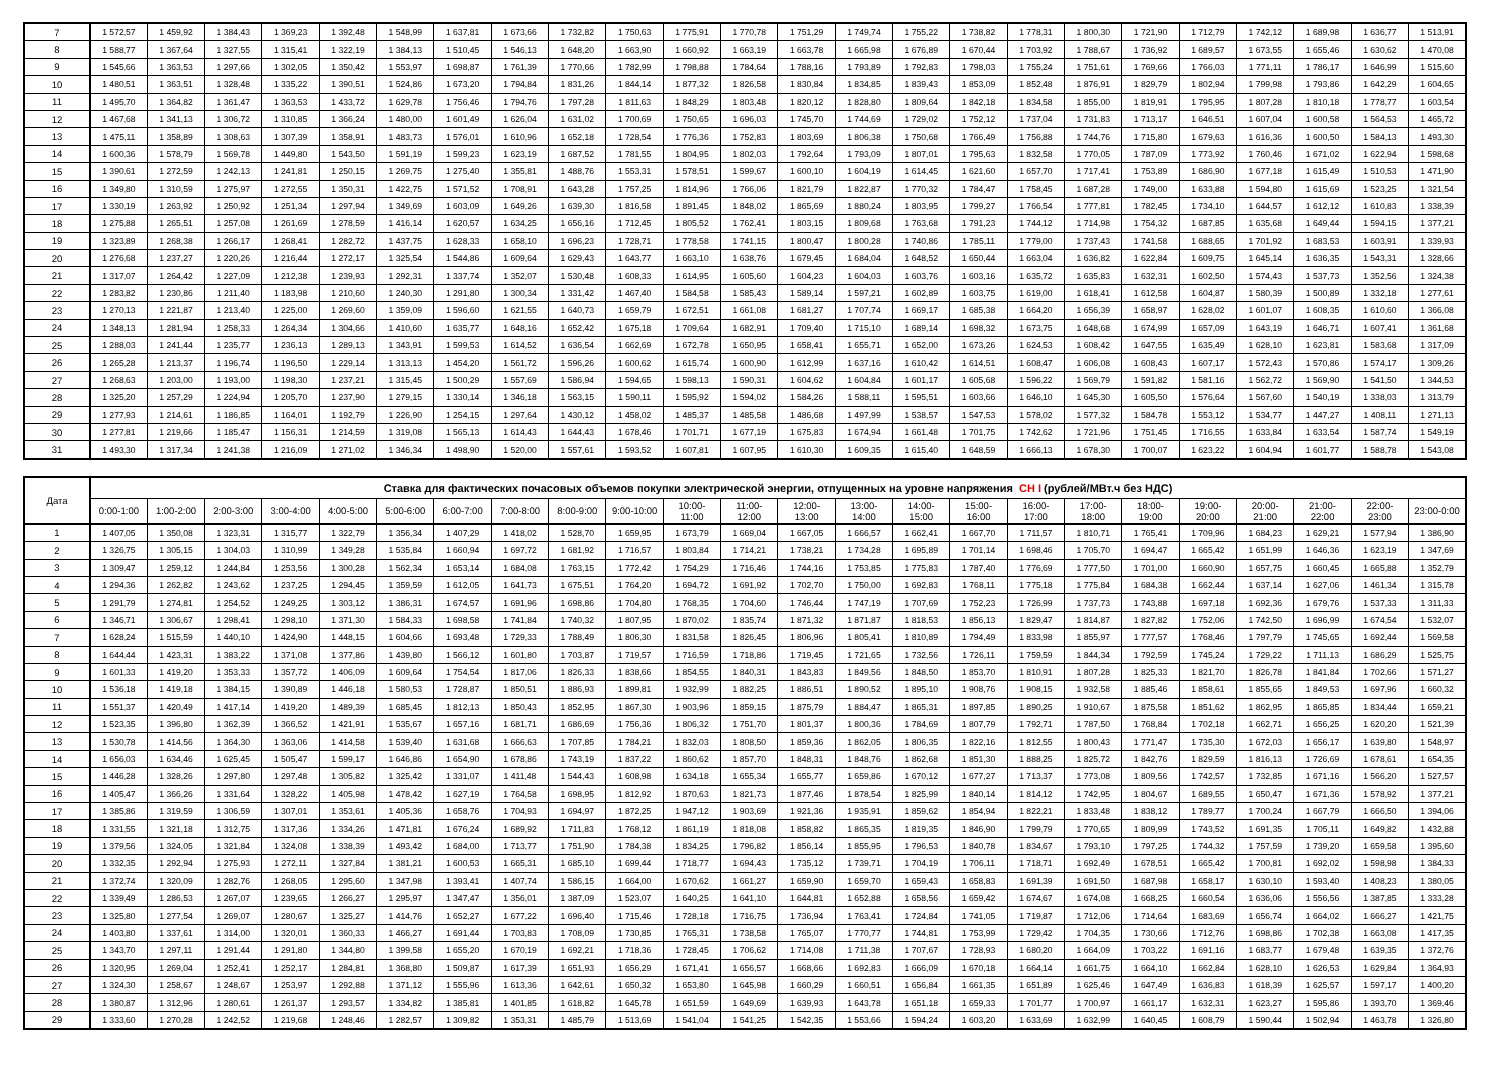| 7 | 1 572,57 | 1 459,92 | 1 384,43 | 1 369,23 | 1 392,48 | 1 548,99 | 1 637,81 | 1 673,66 | 1 732,82 | 1 750,63 | 1 775,91 | 1 770,78 | 1 751,29 | 1 749,74 | 1 755,22 | 1 738,82 | 1 778,31 | 1 800,30 | 1 721,90 | 1 712,79 | 1 742,12 | 1 689,98 | 1 636,77 | 1 513,91 |
| 8 | 1 588,77 | 1 367,64 | 1 327,55 | 1 315,41 | 1 322,19 | 1 384,13 | 1 510,45 | 1 546,13 | 1 648,20 | 1 663,90 | 1 660,92 | 1 663,19 | 1 663,78 | 1 665,98 | 1 676,89 | 1 670,44 | 1 703,92 | 1 788,67 | 1 736,92 | 1 689,57 | 1 673,55 | 1 655,46 | 1 630,62 | 1 470,08 |
| 9 | 1 545,66 | 1 363,53 | 1 297,66 | 1 302,05 | 1 350,42 | 1 553,97 | 1 698,87 | 1 761,39 | 1 770,66 | 1 782,99 | 1 798,88 | 1 784,64 | 1 788,16 | 1 793,89 | 1 792,83 | 1 798,03 | 1 755,24 | 1 751,61 | 1 769,66 | 1 766,03 | 1 771,11 | 1 786,17 | 1 646,99 | 1 515,60 |
| 10 | 1 480,51 | 1 363,51 | 1 328,48 | 1 335,22 | 1 390,51 | 1 524,86 | 1 673,20 | 1 794,84 | 1 831,26 | 1 844,14 | 1 877,32 | 1 826,58 | 1 830,84 | 1 834,85 | 1 839,43 | 1 853,09 | 1 852,48 | 1 876,91 | 1 829,79 | 1 802,94 | 1 799,98 | 1 793,86 | 1 642,29 | 1 604,65 |
| 11 | 1 495,70 | 1 364,82 | 1 361,47 | 1 363,53 | 1 433,72 | 1 629,78 | 1 756,46 | 1 794,76 | 1 797,28 | 1 811,63 | 1 848,29 | 1 803,48 | 1 820,12 | 1 828,80 | 1 809,64 | 1 842,18 | 1 834,58 | 1 855,00 | 1 819,91 | 1 795,95 | 1 807,28 | 1 810,18 | 1 778,77 | 1 603,54 |
| 12 | 1 467,68 | 1 341,13 | 1 306,72 | 1 310,85 | 1 366,24 | 1 480,00 | 1 601,49 | 1 626,04 | 1 631,02 | 1 700,69 | 1 750,65 | 1 696,03 | 1 745,70 | 1 744,69 | 1 729,02 | 1 752,12 | 1 737,04 | 1 731,83 | 1 713,17 | 1 646,51 | 1 607,04 | 1 600,58 | 1 564,53 | 1 465,72 |
| 13 | 1 475,11 | 1 358,89 | 1 308,63 | 1 307,39 | 1 358,91 | 1 483,73 | 1 576,01 | 1 610,96 | 1 652,18 | 1 728,54 | 1 776,36 | 1 752,83 | 1 803,69 | 1 806,38 | 1 750,68 | 1 766,49 | 1 756,88 | 1 744,76 | 1 715,80 | 1 679,63 | 1 616,36 | 1 600,50 | 1 584,13 | 1 493,30 |
| 14 | 1 600,36 | 1 578,79 | 1 569,78 | 1 449,80 | 1 543,50 | 1 591,19 | 1 599,23 | 1 623,19 | 1 687,52 | 1 781,55 | 1 804,95 | 1 802,03 | 1 792,64 | 1 793,09 | 1 807,01 | 1 795,63 | 1 832,58 | 1 770,05 | 1 787,09 | 1 773,92 | 1 760,46 | 1 671,02 | 1 622,94 | 1 598,68 |
| 15 | 1 390,61 | 1 272,59 | 1 242,13 | 1 241,81 | 1 250,15 | 1 269,75 | 1 275,40 | 1 355,81 | 1 488,76 | 1 553,31 | 1 578,51 | 1 599,67 | 1 600,10 | 1 604,19 | 1 614,45 | 1 621,60 | 1 657,70 | 1 717,41 | 1 753,89 | 1 686,90 | 1 677,18 | 1 615,49 | 1 510,53 | 1 471,90 |
| 16 | 1 349,80 | 1 310,59 | 1 275,97 | 1 272,55 | 1 350,31 | 1 422,75 | 1 571,52 | 1 708,91 | 1 643,28 | 1 757,25 | 1 814,96 | 1 766,06 | 1 821,79 | 1 822,87 | 1 770,32 | 1 784,47 | 1 758,45 | 1 687,28 | 1 749,00 | 1 633,88 | 1 594,80 | 1 615,69 | 1 523,25 | 1 321,54 |
| 17 | 1 330,19 | 1 263,92 | 1 250,92 | 1 251,34 | 1 297,94 | 1 349,69 | 1 603,09 | 1 649,26 | 1 639,30 | 1 816,58 | 1 891,45 | 1 848,02 | 1 865,69 | 1 880,24 | 1 803,95 | 1 799,27 | 1 766,54 | 1 777,81 | 1 782,45 | 1 734,10 | 1 644,57 | 1 612,12 | 1 610,83 | 1 338,39 |
| 18 | 1 275,88 | 1 265,51 | 1 257,08 | 1 261,69 | 1 278,59 | 1 416,14 | 1 620,57 | 1 634,25 | 1 656,16 | 1 712,45 | 1 805,52 | 1 762,41 | 1 803,15 | 1 809,68 | 1 763,68 | 1 791,23 | 1 744,12 | 1 714,98 | 1 754,32 | 1 687,85 | 1 635,68 | 1 649,44 | 1 594,15 | 1 377,21 |
| 19 | 1 323,89 | 1 268,38 | 1 266,17 | 1 268,41 | 1 282,72 | 1 437,75 | 1 628,33 | 1 658,10 | 1 696,23 | 1 728,71 | 1 778,58 | 1 741,15 | 1 800,47 | 1 800,28 | 1 740,86 | 1 785,11 | 1 779,00 | 1 737,43 | 1 741,58 | 1 688,65 | 1 701,92 | 1 683,53 | 1 603,91 | 1 339,93 |
| 20 | 1 276,68 | 1 237,27 | 1 220,26 | 1 216,44 | 1 272,17 | 1 325,54 | 1 544,86 | 1 609,64 | 1 629,43 | 1 643,77 | 1 663,10 | 1 638,76 | 1 679,45 | 1 684,04 | 1 648,52 | 1 650,44 | 1 663,04 | 1 636,82 | 1 622,84 | 1 609,75 | 1 645,14 | 1 636,35 | 1 543,31 | 1 328,66 |
| 21 | 1 317,07 | 1 264,42 | 1 227,09 | 1 212,38 | 1 239,93 | 1 292,31 | 1 337,74 | 1 352,07 | 1 530,48 | 1 608,33 | 1 614,95 | 1 605,60 | 1 604,23 | 1 604,03 | 1 603,76 | 1 603,16 | 1 635,72 | 1 635,83 | 1 632,31 | 1 602,50 | 1 574,43 | 1 537,73 | 1 352,56 | 1 324,38 |
| 22 | 1 283,82 | 1 230,86 | 1 211,40 | 1 183,98 | 1 210,60 | 1 240,30 | 1 291,80 | 1 300,34 | 1 331,42 | 1 467,40 | 1 584,58 | 1 585,43 | 1 589,14 | 1 597,21 | 1 602,89 | 1 603,75 | 1 619,00 | 1 618,41 | 1 612,58 | 1 604,87 | 1 580,39 | 1 500,89 | 1 332,18 | 1 277,61 |
| 23 | 1 270,13 | 1 221,87 | 1 213,40 | 1 225,00 | 1 269,60 | 1 359,09 | 1 596,60 | 1 621,55 | 1 640,73 | 1 659,79 | 1 672,51 | 1 661,08 | 1 681,27 | 1 707,74 | 1 669,17 | 1 685,38 | 1 664,20 | 1 656,39 | 1 658,97 | 1 628,02 | 1 601,07 | 1 608,35 | 1 610,60 | 1 366,08 |
| 24 | 1 348,13 | 1 281,94 | 1 258,33 | 1 264,34 | 1 304,66 | 1 410,60 | 1 635,77 | 1 648,16 | 1 652,42 | 1 675,18 | 1 709,64 | 1 682,91 | 1 709,40 | 1 715,10 | 1 689,14 | 1 698,32 | 1 673,75 | 1 648,68 | 1 674,99 | 1 657,09 | 1 643,19 | 1 646,71 | 1 607,41 | 1 361,68 |
| 25 | 1 288,03 | 1 241,44 | 1 235,77 | 1 236,13 | 1 289,13 | 1 343,91 | 1 599,53 | 1 614,52 | 1 636,54 | 1 662,69 | 1 672,78 | 1 650,95 | 1 658,41 | 1 655,71 | 1 652,00 | 1 673,26 | 1 624,53 | 1 608,42 | 1 647,55 | 1 635,49 | 1 628,10 | 1 623,81 | 1 583,68 | 1 317,09 |
| 26 | 1 265,28 | 1 213,37 | 1 196,74 | 1 196,50 | 1 229,14 | 1 313,13 | 1 454,20 | 1 561,72 | 1 596,26 | 1 600,62 | 1 615,74 | 1 600,90 | 1 612,99 | 1 637,16 | 1 610,42 | 1 614,51 | 1 608,47 | 1 606,08 | 1 608,43 | 1 607,17 | 1 572,43 | 1 570,86 | 1 574,17 | 1 309,26 |
| 27 | 1 268,63 | 1 203,00 | 1 193,00 | 1 198,30 | 1 237,21 | 1 315,45 | 1 500,29 | 1 557,69 | 1 586,94 | 1 594,65 | 1 598,13 | 1 590,31 | 1 604,62 | 1 604,84 | 1 601,17 | 1 605,68 | 1 596,22 | 1 569,79 | 1 591,82 | 1 581,16 | 1 562,72 | 1 569,90 | 1 541,50 | 1 344,53 |
| 28 | 1 325,20 | 1 257,29 | 1 224,94 | 1 205,70 | 1 237,90 | 1 279,15 | 1 330,14 | 1 346,18 | 1 563,15 | 1 590,11 | 1 595,92 | 1 594,02 | 1 584,26 | 1 588,11 | 1 595,51 | 1 603,66 | 1 646,10 | 1 645,30 | 1 605,50 | 1 576,64 | 1 567,60 | 1 540,19 | 1 338,03 | 1 313,79 |
| 29 | 1 277,93 | 1 214,61 | 1 186,85 | 1 164,01 | 1 192,79 | 1 226,90 | 1 254,15 | 1 297,64 | 1 430,12 | 1 458,02 | 1 485,37 | 1 485,58 | 1 486,68 | 1 497,99 | 1 538,57 | 1 547,53 | 1 578,02 | 1 577,32 | 1 584,78 | 1 553,12 | 1 534,77 | 1 447,27 | 1 408,11 | 1 271,13 |
| 30 | 1 277,81 | 1 219,66 | 1 185,47 | 1 156,31 | 1 214,59 | 1 319,08 | 1 565,13 | 1 614,43 | 1 644,43 | 1 678,46 | 1 701,71 | 1 677,19 | 1 675,83 | 1 674,94 | 1 661,48 | 1 701,75 | 1 742,62 | 1 721,96 | 1 751,45 | 1 716,55 | 1 633,84 | 1 633,54 | 1 587,74 | 1 549,19 |
| 31 | 1 493,30 | 1 317,34 | 1 241,38 | 1 216,09 | 1 271,02 | 1 346,34 | 1 498,90 | 1 520,00 | 1 557,61 | 1 593,52 | 1 607,81 | 1 607,95 | 1 610,30 | 1 609,35 | 1 615,40 | 1 648,59 | 1 666,13 | 1 678,30 | 1 700,07 | 1 623,22 | 1 604,94 | 1 601,77 | 1 588,78 | 1 543,08 |
| Дата | Ставка для фактических почасовых объемов покупки электрической энергии, отпущенных на уровне напряжения СН I (рублей/МВт.ч без НДС) | | | | | | | | | | | | | | | | | | | | | | | |
| --- | --- | --- | --- | --- | --- | --- | --- | --- | --- | --- | --- | --- | --- | --- | --- | --- | --- | --- | --- | --- | --- | --- | --- | --- |
| | 0:00-1:00 | 1:00-2:00 | 2:00-3:00 | 3:00-4:00 | 4:00-5:00 | 5:00-6:00 | 6:00-7:00 | 7:00-8:00 | 8:00-9:00 | 9:00-10:00 | 10:00- 11:00 | 11:00- 12:00 | 12:00- 13:00 | 13:00- 14:00 | 14:00- 15:00 | 15:00- 16:00 | 16:00- 17:00 | 17:00- 18:00 | 18:00- 19:00 | 19:00- 20:00 | 20:00- 21:00 | 21:00- 22:00 | 22:00- 23:00 | 23:00-0:00 |
| 1 | 1 407,05 | 1 350,08 | 1 323,31 | 1 315,77 | 1 322,79 | 1 356,34 | 1 407,29 | 1 418,02 | 1 528,70 | 1 659,95 | 1 673,79 | 1 669,04 | 1 667,05 | 1 666,57 | 1 662,41 | 1 667,70 | 1 711,57 | 1 810,71 | 1 765,41 | 1 709,96 | 1 684,23 | 1 629,21 | 1 577,94 | 1 386,90 |
| 2 | 1 326,75 | 1 305,15 | 1 304,03 | 1 310,99 | 1 349,28 | 1 535,84 | 1 660,94 | 1 697,72 | 1 681,92 | 1 716,57 | 1 803,84 | 1 714,21 | 1 738,21 | 1 734,28 | 1 695,89 | 1 701,14 | 1 698,46 | 1 705,70 | 1 694,47 | 1 665,42 | 1 651,99 | 1 646,36 | 1 623,19 | 1 347,69 |
| 3 | 1 309,47 | 1 259,12 | 1 244,84 | 1 253,56 | 1 300,28 | 1 562,34 | 1 653,14 | 1 684,08 | 1 763,15 | 1 772,42 | 1 754,29 | 1 716,46 | 1 744,16 | 1 753,85 | 1 775,83 | 1 787,40 | 1 776,69 | 1 777,50 | 1 701,00 | 1 660,90 | 1 657,75 | 1 660,45 | 1 665,88 | 1 352,79 |
| 4 | 1 294,36 | 1 262,82 | 1 243,62 | 1 237,25 | 1 294,45 | 1 359,59 | 1 612,05 | 1 641,73 | 1 675,51 | 1 764,20 | 1 694,72 | 1 691,92 | 1 702,70 | 1 750,00 | 1 692,83 | 1 768,11 | 1 775,18 | 1 775,84 | 1 684,38 | 1 662,44 | 1 637,14 | 1 627,06 | 1 461,34 | 1 315,78 |
| 5 | 1 291,79 | 1 274,81 | 1 254,52 | 1 249,25 | 1 303,12 | 1 386,31 | 1 674,57 | 1 691,96 | 1 698,86 | 1 704,80 | 1 768,35 | 1 704,60 | 1 746,44 | 1 747,19 | 1 707,69 | 1 752,23 | 1 726,99 | 1 737,73 | 1 743,88 | 1 697,18 | 1 692,36 | 1 679,76 | 1 537,33 | 1 311,33 |
| 6 | 1 346,71 | 1 306,67 | 1 298,41 | 1 298,10 | 1 371,30 | 1 584,33 | 1 698,58 | 1 741,84 | 1 740,32 | 1 807,95 | 1 870,02 | 1 835,74 | 1 871,32 | 1 871,87 | 1 818,53 | 1 856,13 | 1 829,47 | 1 814,87 | 1 827,82 | 1 752,06 | 1 742,50 | 1 696,99 | 1 674,54 | 1 532,07 |
| 7 | 1 628,24 | 1 515,59 | 1 440,10 | 1 424,90 | 1 448,15 | 1 604,66 | 1 693,48 | 1 729,33 | 1 788,49 | 1 806,30 | 1 831,58 | 1 826,45 | 1 806,96 | 1 805,41 | 1 810,89 | 1 794,49 | 1 833,98 | 1 855,97 | 1 777,57 | 1 768,46 | 1 797,79 | 1 745,65 | 1 692,44 | 1 569,58 |
| 8 | 1 644,44 | 1 423,31 | 1 383,22 | 1 371,08 | 1 377,86 | 1 439,80 | 1 566,12 | 1 601,80 | 1 703,87 | 1 719,57 | 1 716,59 | 1 718,86 | 1 719,45 | 1 721,65 | 1 732,56 | 1 726,11 | 1 759,59 | 1 844,34 | 1 792,59 | 1 745,24 | 1 729,22 | 1 711,13 | 1 686,29 | 1 525,75 |
| 9 | 1 601,33 | 1 419,20 | 1 353,33 | 1 357,72 | 1 406,09 | 1 609,64 | 1 754,54 | 1 817,06 | 1 826,33 | 1 838,66 | 1 854,55 | 1 840,31 | 1 843,83 | 1 849,56 | 1 848,50 | 1 853,70 | 1 810,91 | 1 807,28 | 1 825,33 | 1 821,70 | 1 826,78 | 1 841,84 | 1 702,66 | 1 571,27 |
| 10 | 1 536,18 | 1 419,18 | 1 384,15 | 1 390,89 | 1 446,18 | 1 580,53 | 1 728,87 | 1 850,51 | 1 886,93 | 1 899,81 | 1 932,99 | 1 882,25 | 1 886,51 | 1 890,52 | 1 895,10 | 1 908,76 | 1 908,15 | 1 932,58 | 1 885,46 | 1 858,61 | 1 855,65 | 1 849,53 | 1 697,96 | 1 660,32 |
| 11 | 1 551,37 | 1 420,49 | 1 417,14 | 1 419,20 | 1 489,39 | 1 685,45 | 1 812,13 | 1 850,43 | 1 852,95 | 1 867,30 | 1 903,96 | 1 859,15 | 1 875,79 | 1 884,47 | 1 865,31 | 1 897,85 | 1 890,25 | 1 910,67 | 1 875,58 | 1 851,62 | 1 862,95 | 1 865,85 | 1 834,44 | 1 659,21 |
| 12 | 1 523,35 | 1 396,80 | 1 362,39 | 1 366,52 | 1 421,91 | 1 535,67 | 1 657,16 | 1 681,71 | 1 686,69 | 1 756,36 | 1 806,32 | 1 751,70 | 1 801,37 | 1 800,36 | 1 784,69 | 1 807,79 | 1 792,71 | 1 787,50 | 1 768,84 | 1 702,18 | 1 662,71 | 1 656,25 | 1 620,20 | 1 521,39 |
| 13 | 1 530,78 | 1 414,56 | 1 364,30 | 1 363,06 | 1 414,58 | 1 539,40 | 1 631,68 | 1 666,63 | 1 707,85 | 1 784,21 | 1 832,03 | 1 808,50 | 1 859,36 | 1 862,05 | 1 806,35 | 1 822,16 | 1 812,55 | 1 800,43 | 1 771,47 | 1 735,30 | 1 672,03 | 1 656,17 | 1 639,80 | 1 548,97 |
| 14 | 1 656,03 | 1 634,46 | 1 625,45 | 1 505,47 | 1 599,17 | 1 646,86 | 1 654,90 | 1 678,86 | 1 743,19 | 1 837,22 | 1 860,62 | 1 857,70 | 1 848,31 | 1 848,76 | 1 862,68 | 1 851,30 | 1 888,25 | 1 825,72 | 1 842,76 | 1 829,59 | 1 816,13 | 1 726,69 | 1 678,61 | 1 654,35 |
| 15 | 1 446,28 | 1 328,26 | 1 297,80 | 1 297,48 | 1 305,82 | 1 325,42 | 1 331,07 | 1 411,48 | 1 544,43 | 1 608,98 | 1 634,18 | 1 655,34 | 1 655,77 | 1 659,86 | 1 670,12 | 1 677,27 | 1 713,37 | 1 773,08 | 1 809,56 | 1 742,57 | 1 732,85 | 1 671,16 | 1 566,20 | 1 527,57 |
| 16 | 1 405,47 | 1 366,26 | 1 331,64 | 1 328,22 | 1 405,98 | 1 478,42 | 1 627,19 | 1 764,58 | 1 698,95 | 1 812,92 | 1 870,63 | 1 821,73 | 1 877,46 | 1 878,54 | 1 825,99 | 1 840,14 | 1 814,12 | 1 742,95 | 1 804,67 | 1 689,55 | 1 650,47 | 1 671,36 | 1 578,92 | 1 377,21 |
| 17 | 1 385,86 | 1 319,59 | 1 306,59 | 1 307,01 | 1 353,61 | 1 405,36 | 1 658,76 | 1 704,93 | 1 694,97 | 1 872,25 | 1 947,12 | 1 903,69 | 1 921,36 | 1 935,91 | 1 859,62 | 1 854,94 | 1 822,21 | 1 833,48 | 1 838,12 | 1 789,77 | 1 700,24 | 1 667,79 | 1 666,50 | 1 394,06 |
| 18 | 1 331,55 | 1 321,18 | 1 312,75 | 1 317,36 | 1 334,26 | 1 471,81 | 1 676,24 | 1 689,92 | 1 711,83 | 1 768,12 | 1 861,19 | 1 818,08 | 1 858,82 | 1 865,35 | 1 819,35 | 1 846,90 | 1 799,79 | 1 770,65 | 1 809,99 | 1 743,52 | 1 691,35 | 1 705,11 | 1 649,82 | 1 432,88 |
| 19 | 1 379,56 | 1 324,05 | 1 321,84 | 1 324,08 | 1 338,39 | 1 493,42 | 1 684,00 | 1 713,77 | 1 751,90 | 1 784,38 | 1 834,25 | 1 796,82 | 1 856,14 | 1 855,95 | 1 796,53 | 1 840,78 | 1 834,67 | 1 793,10 | 1 797,25 | 1 744,32 | 1 757,59 | 1 739,20 | 1 659,58 | 1 395,60 |
| 20 | 1 332,35 | 1 292,94 | 1 275,93 | 1 272,11 | 1 327,84 | 1 381,21 | 1 600,53 | 1 665,31 | 1 685,10 | 1 699,44 | 1 718,77 | 1 694,43 | 1 735,12 | 1 739,71 | 1 704,19 | 1 706,11 | 1 718,71 | 1 692,49 | 1 678,51 | 1 665,42 | 1 700,81 | 1 692,02 | 1 598,98 | 1 384,33 |
| 21 | 1 372,74 | 1 320,09 | 1 282,76 | 1 268,05 | 1 295,60 | 1 347,98 | 1 393,41 | 1 407,74 | 1 586,15 | 1 664,00 | 1 670,62 | 1 661,27 | 1 659,90 | 1 659,70 | 1 659,43 | 1 658,83 | 1 691,39 | 1 691,50 | 1 687,98 | 1 658,17 | 1 630,10 | 1 593,40 | 1 408,23 | 1 380,05 |
| 22 | 1 339,49 | 1 286,53 | 1 267,07 | 1 239,65 | 1 266,27 | 1 295,97 | 1 347,47 | 1 356,01 | 1 387,09 | 1 523,07 | 1 640,25 | 1 641,10 | 1 644,81 | 1 652,88 | 1 658,56 | 1 659,42 | 1 674,67 | 1 674,08 | 1 668,25 | 1 660,54 | 1 636,06 | 1 556,56 | 1 387,85 | 1 333,28 |
| 23 | 1 325,80 | 1 277,54 | 1 269,07 | 1 280,67 | 1 325,27 | 1 414,76 | 1 652,27 | 1 677,22 | 1 696,40 | 1 715,46 | 1 728,18 | 1 716,75 | 1 736,94 | 1 763,41 | 1 724,84 | 1 741,05 | 1 719,87 | 1 712,06 | 1 714,64 | 1 683,69 | 1 656,74 | 1 664,02 | 1 666,27 | 1 421,75 |
| 24 | 1 403,80 | 1 337,61 | 1 314,00 | 1 320,01 | 1 360,33 | 1 466,27 | 1 691,44 | 1 703,83 | 1 708,09 | 1 730,85 | 1 765,31 | 1 738,58 | 1 765,07 | 1 770,77 | 1 744,81 | 1 753,99 | 1 729,42 | 1 704,35 | 1 730,66 | 1 712,76 | 1 698,86 | 1 702,38 | 1 663,08 | 1 417,35 |
| 25 | 1 343,70 | 1 297,11 | 1 291,44 | 1 291,80 | 1 344,80 | 1 399,58 | 1 655,20 | 1 670,19 | 1 692,21 | 1 718,36 | 1 728,45 | 1 706,62 | 1 714,08 | 1 711,38 | 1 707,67 | 1 728,93 | 1 680,20 | 1 664,09 | 1 703,22 | 1 691,16 | 1 683,77 | 1 679,48 | 1 639,35 | 1 372,76 |
| 26 | 1 320,95 | 1 269,04 | 1 252,41 | 1 252,17 | 1 284,81 | 1 368,80 | 1 509,87 | 1 617,39 | 1 651,93 | 1 656,29 | 1 671,41 | 1 656,57 | 1 668,66 | 1 692,83 | 1 666,09 | 1 670,18 | 1 664,14 | 1 661,75 | 1 664,10 | 1 662,84 | 1 628,10 | 1 626,53 | 1 629,84 | 1 364,93 |
| 27 | 1 324,30 | 1 258,67 | 1 248,67 | 1 253,97 | 1 292,88 | 1 371,12 | 1 555,96 | 1 613,36 | 1 642,61 | 1 650,32 | 1 653,80 | 1 645,98 | 1 660,29 | 1 660,51 | 1 656,84 | 1 661,35 | 1 651,89 | 1 625,46 | 1 647,49 | 1 636,83 | 1 618,39 | 1 625,57 | 1 597,17 | 1 400,20 |
| 28 | 1 380,87 | 1 312,96 | 1 280,61 | 1 261,37 | 1 293,57 | 1 334,82 | 1 385,81 | 1 401,85 | 1 618,82 | 1 645,78 | 1 651,59 | 1 649,69 | 1 639,93 | 1 643,78 | 1 651,18 | 1 659,33 | 1 701,77 | 1 700,97 | 1 661,17 | 1 632,31 | 1 623,27 | 1 595,86 | 1 393,70 | 1 369,46 |
| 29 | 1 333,60 | 1 270,28 | 1 242,52 | 1 219,68 | 1 248,46 | 1 282,57 | 1 309,82 | 1 353,31 | 1 485,79 | 1 513,69 | 1 541,04 | 1 541,25 | 1 542,35 | 1 553,66 | 1 594,24 | 1 603,20 | 1 633,69 | 1 632,99 | 1 640,45 | 1 608,79 | 1 590,44 | 1 502,94 | 1 463,78 | 1 326,80 |